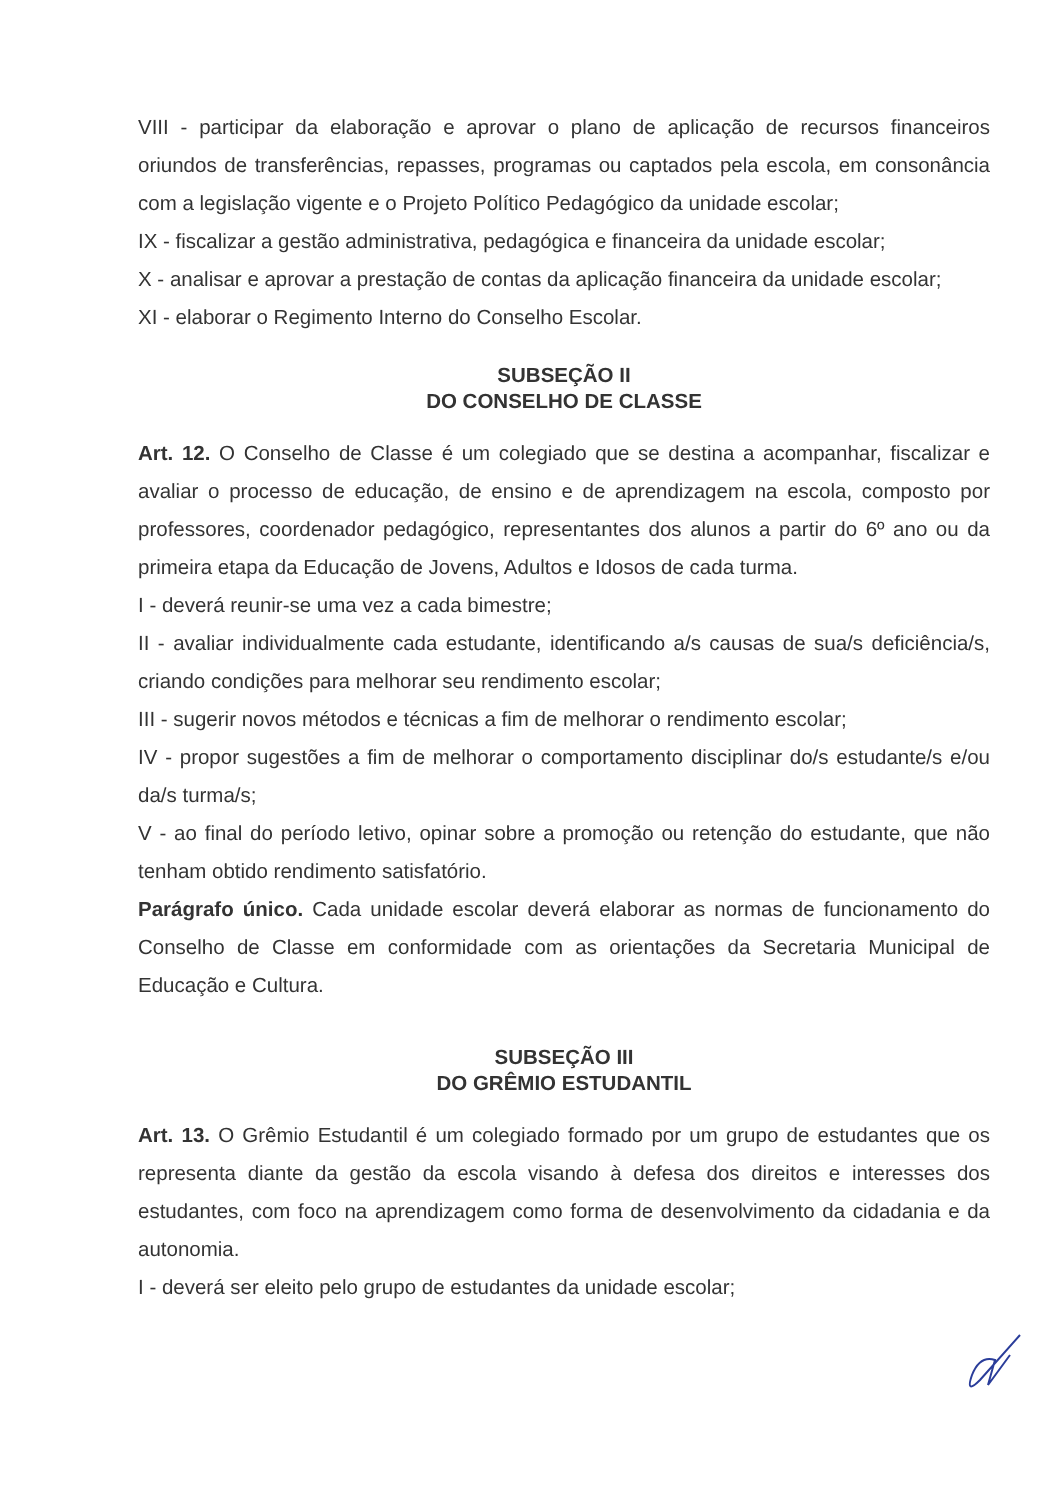VIII - participar da elaboração e aprovar o plano de aplicação de recursos financeiros oriundos de transferências, repasses, programas ou captados pela escola, em consonância com a legislação vigente e o Projeto Político Pedagógico da unidade escolar;
IX - fiscalizar a gestão administrativa, pedagógica e financeira da unidade escolar;
X - analisar e aprovar a prestação de contas da aplicação financeira da unidade escolar;
XI - elaborar o Regimento Interno do Conselho Escolar.
SUBSEÇÃO II
DO CONSELHO DE CLASSE
Art. 12. O Conselho de Classe é um colegiado que se destina a acompanhar, fiscalizar e avaliar o processo de educação, de ensino e de aprendizagem na escola, composto por professores, coordenador pedagógico, representantes dos alunos a partir do 6º ano ou da primeira etapa da Educação de Jovens, Adultos e Idosos de cada turma.
I - deverá reunir-se uma vez a cada bimestre;
II - avaliar individualmente cada estudante, identificando a/s causas de sua/s deficiência/s, criando condições para melhorar seu rendimento escolar;
III - sugerir novos métodos e técnicas a fim de melhorar o rendimento escolar;
IV - propor sugestões a fim de melhorar o comportamento disciplinar do/s estudante/s e/ou da/s turma/s;
V - ao final do período letivo, opinar sobre a promoção ou retenção do estudante, que não tenham obtido rendimento satisfatório.
Parágrafo único. Cada unidade escolar deverá elaborar as normas de funcionamento do Conselho de Classe em conformidade com as orientações da Secretaria Municipal de Educação e Cultura.
SUBSEÇÃO III
DO GRÊMIO ESTUDANTIL
Art. 13. O Grêmio Estudantil é um colegiado formado por um grupo de estudantes que os representa diante da gestão da escola visando à defesa dos direitos e interesses dos estudantes, com foco na aprendizagem como forma de desenvolvimento da cidadania e da autonomia.
I - deverá ser eleito pelo grupo de estudantes da unidade escolar;